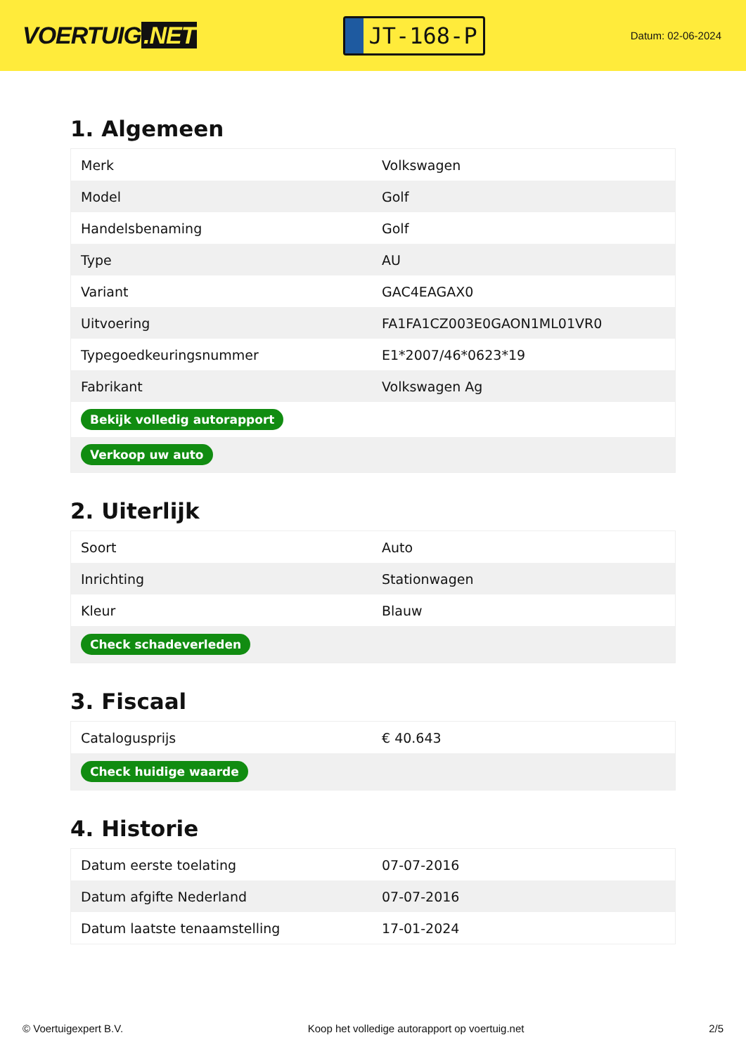VOERTUIG.NET
JT-168-P
Datum: 02-06-2024
1. Algemeen
| Merk | Volkswagen |
| Model | Golf |
| Handelsbenaming | Golf |
| Type | AU |
| Variant | GAC4EAGAX0 |
| Uitvoering | FA1FA1CZ003E0GAON1ML01VR0 |
| Typegoedkeuringsnummer | E1*2007/46*0623*19 |
| Fabrikant | Volkswagen Ag |
| Bekijk volledig autorapport | |
| Verkoop uw auto | |
2. Uiterlijk
| Soort | Auto |
| Inrichting | Stationwagen |
| Kleur | Blauw |
| Check schadeverleden | |
3. Fiscaal
| Catalogusprijs | € 40.643 |
| Check huidige waarde | |
4. Historie
| Datum eerste toelating | 07-07-2016 |
| Datum afgifte Nederland | 07-07-2016 |
| Datum laatste tenaamstelling | 17-01-2024 |
© Voertuigexpert B.V. Koop het volledige autorapport op voertuig.net 2/5